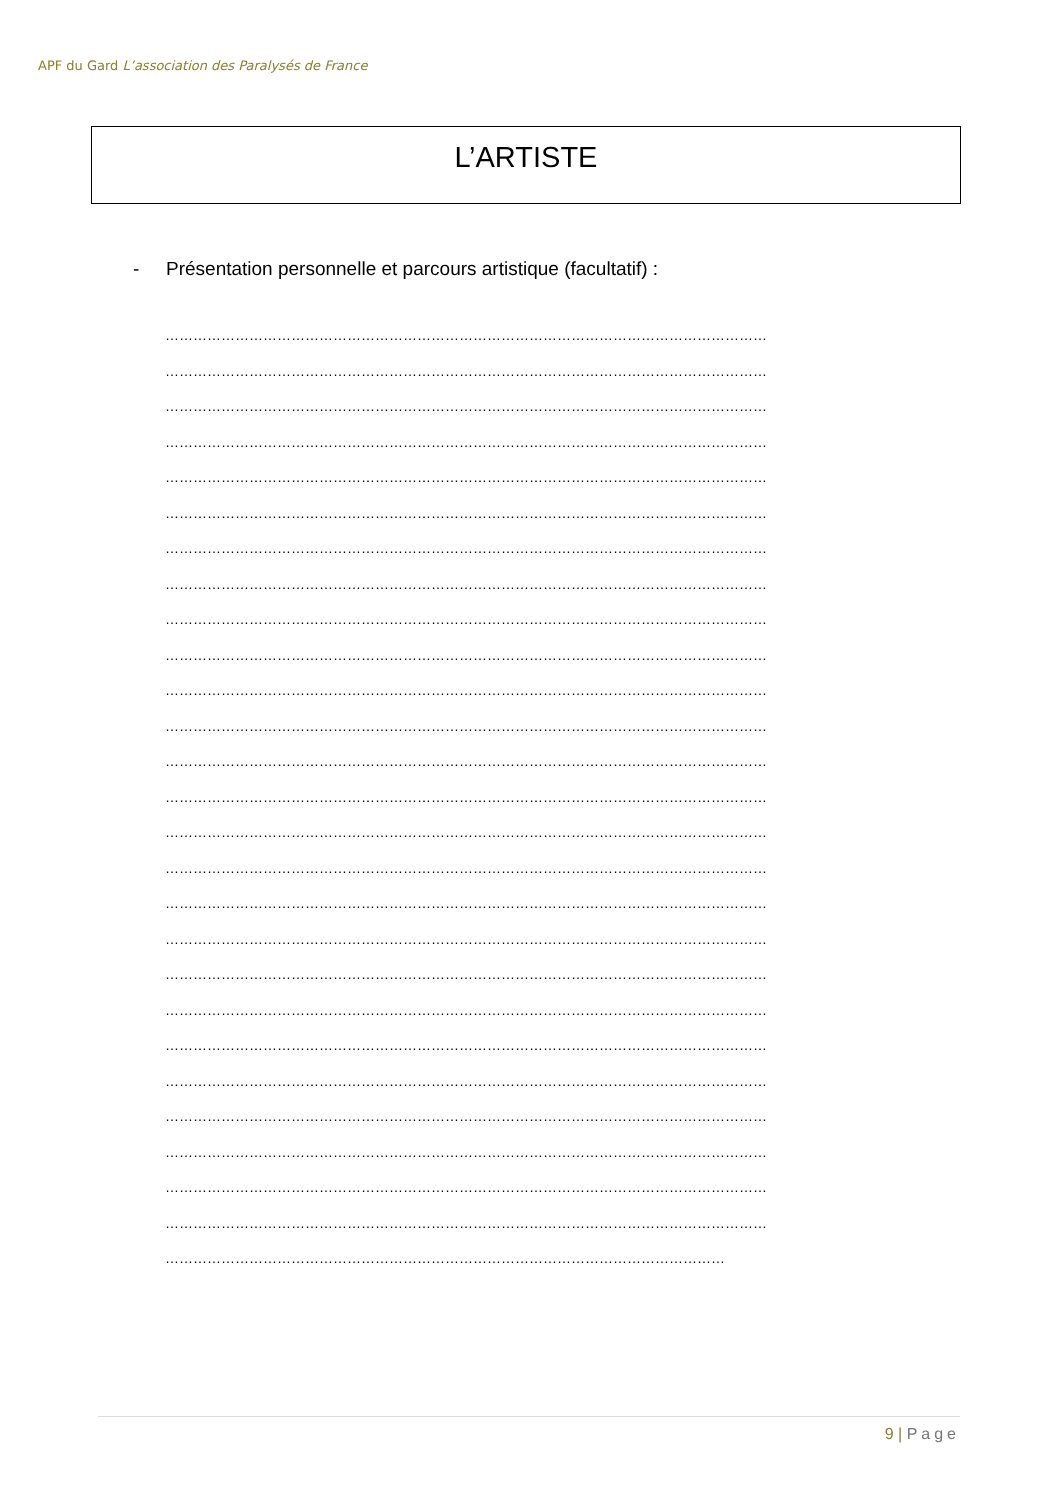APF du Gard L’association des Paralysés de France
L’ARTISTE
- Présentation personnelle et parcours artistique (facultatif) :
…………………………………………………………………………………………………………………
…………………………………………………………………………………………………………………
…………………………………………………………………………………………………………………
…………………………………………………………………………………………………………………
…………………………………………………………………………………………………………………
…………………………………………………………………………………………………………………
…………………………………………………………………………………………………………………
…………………………………………………………………………………………………………………
…………………………………………………………………………………………………………………
…………………………………………………………………………………………………………………
…………………………………………………………………………………………………………………
…………………………………………………………………………………………………………………
…………………………………………………………………………………………………………………
…………………………………………………………………………………………………………………
…………………………………………………………………………………………………………………
…………………………………………………………………………………………………………………
…………………………………………………………………………………………………………………
…………………………………………………………………………………………………………………
…………………………………………………………………………………………………………………
…………………………………………………………………………………………………………………
…………………………………………………………………………………………………………………
…………………………………………………………………………………………………………………
…………………………………………………………………………………………………………………
…………………………………………………………………………………………………………………
…………………………………………………………………………………………………………………
…………………………………………………………………………………………………………………
…………………………………………………………………………………………………………
9 | Page